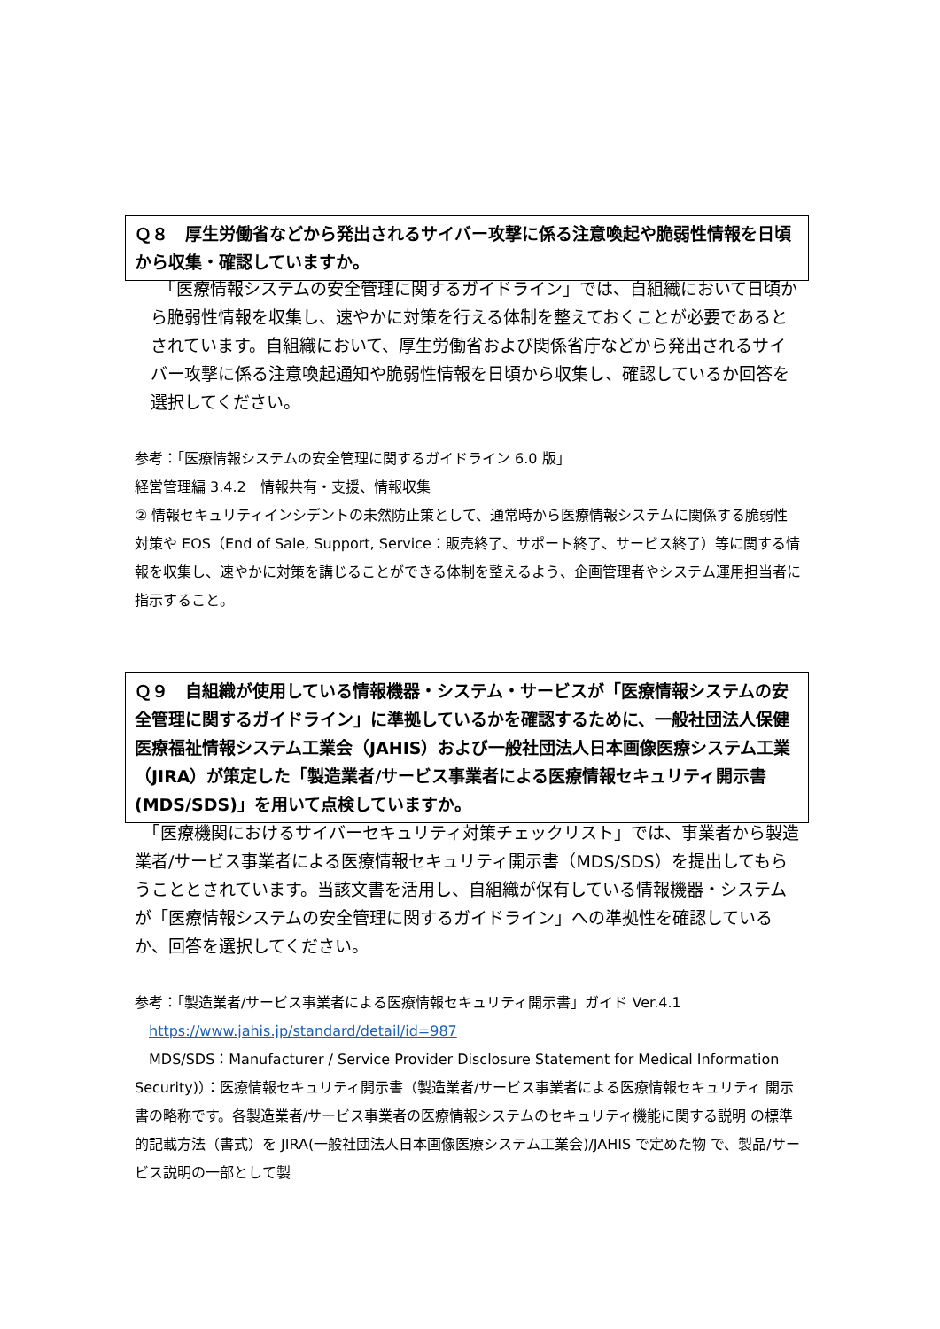Ｑ８　厚生労働省などから発出されるサイバー攻撃に係る注意喚起や脆弱性情報を日頃から収集・確認していますか。
　「医療情報システムの安全管理に関するガイドライン」では、自組織において日頃から脆弱性情報を収集し、速やかに対策を行える体制を整えておくことが必要であるとされています。自組織において、厚生労働省および関係省庁などから発出されるサイバー攻撃に係る注意喚起通知や脆弱性情報を日頃から収集し、確認しているか回答を選択してください。
参考：「医療情報システムの安全管理に関するガイドライン 6.0 版」
経営管理編 3.4.2　情報共有・支援、情報収集
② 情報セキュリティインシデントの未然防止策として、通常時から医療情報システムに関係する脆弱性対策や EOS（End of Sale, Support, Service：販売終了、サポート終了、サービス終了）等に関する情報を収集し、速やかに対策を講じることができる体制を整えるよう、企画管理者やシステム運用担当者に指示すること。
Ｑ９　自組織が使用している情報機器・システム・サービスが「医療情報システムの安全管理に関するガイドライン」に準拠しているかを確認するために、一般社団法人保健医療福祉情報システム工業会（JAHIS）および一般社団法人日本画像医療システム工業（JIRA）が策定した「製造業者/サービス事業者による医療情報セキュリティ開示書(MDS/SDS)」を用いて点検していますか。
　「医療機関におけるサイバーセキュリティ対策チェックリスト」では、事業者から製造業者/サービス事業者による医療情報セキュリティ開示書（MDS/SDS）を提出してもらうこととされています。当該文書を活用し、自組織が保有している情報機器・システムが「医療情報システムの安全管理に関するガイドライン」への準拠性を確認しているか、回答を選択してください。
参考：「製造業者/サービス事業者による医療情報セキュリティ開示書」ガイド Ver.4.1
　https://www.jahis.jp/standard/detail/id=987
　MDS/SDS：Manufacturer / Service Provider Disclosure Statement for Medical Information Security)）：医療情報セキュリティ開示書（製造業者/サービス事業者による医療情報セキュリティ 開示書の略称です。各製造業者/サービス事業者の医療情報システムのセキュリティ機能に関する説明 の標準的記載方法（書式）を JIRA(一般社団法人日本画像医療システム工業会)/JAHIS で定めた物 で、製品/サービス説明の一部として製